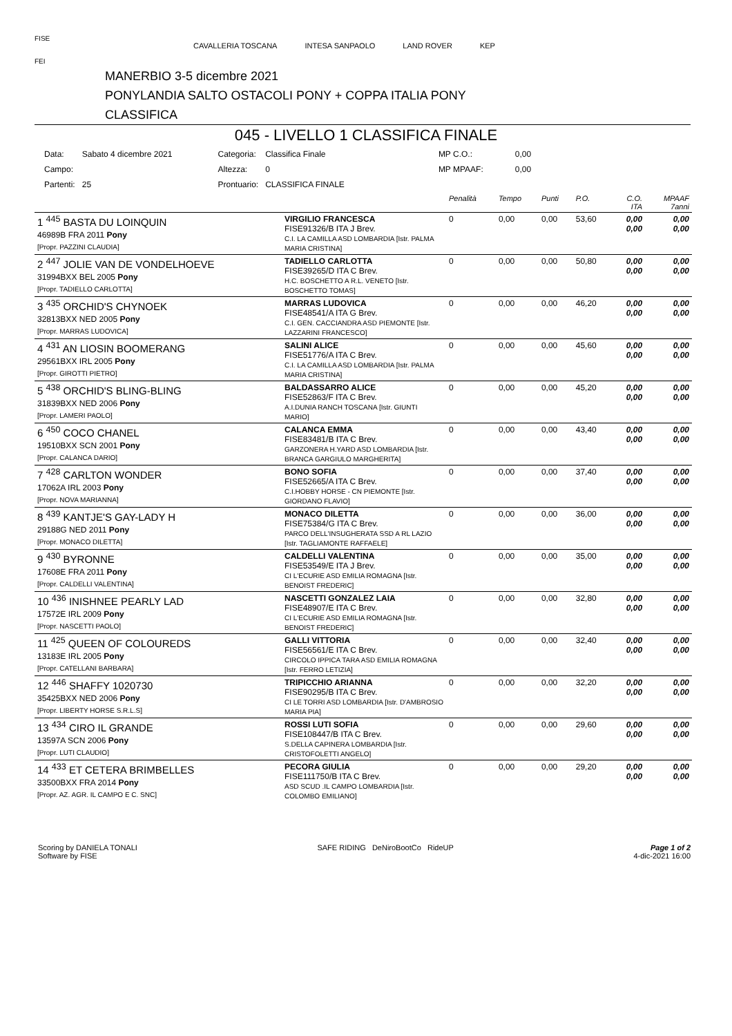FISE
FEI
CAVALLERIA TOSCANA INTESA SANPAOLO LAND ROVER KEP
MANERBIO 3-5 dicembre 2021
PONYLANDIA SALTO OSTACOLI PONY + COPPA ITALIA PONY
CLASSIFICA
045 - LIVELLO 1 CLASSIFICA FINALE
| Data: | Sabato 4 dicembre 2021 | Categoria: | Classifica Finale | MP C.O.: | 0,00 |
| Campo: | | Altezza: | 0 | MP MPAAF: | 0,00 |
| Partenti: | 25 | Prontuario: | CLASSIFICA FINALE | | |
| | | Penalità | Tempo | Punti | P.O. | C.O. ITA | MPAAF 7anni |
| 1 <sup>445</sup> BASTA DU LOINQUIN 46989B FRA 2011 Pony [Propr. PAZZINI CLAUDIA] | VIRGILIO FRANCESCA FISE91326/B ITA J Brev. C.I. LA CAMILLA ASD LOMBARDIA [Istr. PALMA MARIA CRISTINA] | 0 | 0,00 | 0,00 | 53,60 | 0,00 0,00 | 0,00 0,00 |
| 2 <sup>447</sup> JOLIE VAN DE VONDELHOEVE 31994BXX BEL 2005 Pony [Propr. TADIELLO CARLOTTA] | TADIELLO CARLOTTA FISE39265/D ITA C Brev. H.C. BOSCHETTO A R.L. VENETO [Istr. BOSCHETTO TOMAS] | 0 | 0,00 | 0,00 | 50,80 | 0,00 0,00 | 0,00 0,00 |
| 3 <sup>435</sup> ORCHID'S CHYNOEK 32813BXX NED 2005 Pony [Propr. MARRAS LUDOVICA] | MARRAS LUDOVICA FISE48541/A ITA G Brev. C.I. GEN. CACCIANDRA ASD PIEMONTE [Istr. LAZZARINI FRANCESCO] | 0 | 0,00 | 0,00 | 46,20 | 0,00 0,00 | 0,00 0,00 |
| 4 <sup>431</sup> AN LIOSIN BOOMERANG 29561BXX IRL 2005 Pony [Propr. GIROTTI PIETRO] | SALINI ALICE FISE51776/A ITA C Brev. C.I. LA CAMILLA ASD LOMBARDIA [Istr. PALMA MARIA CRISTINA] | 0 | 0,00 | 0,00 | 45,60 | 0,00 0,00 | 0,00 0,00 |
| 5 <sup>438</sup> ORCHID'S BLING-BLING 31839BXX NED 2006 Pony [Propr. LAMERI PAOLO] | BALDASSARRO ALICE FISE52863/F ITA C Brev. A.I.DUNIA RANCH TOSCANA [Istr. GIUNTI MARIO] | 0 | 0,00 | 0,00 | 45,20 | 0,00 0,00 | 0,00 0,00 |
| 6 <sup>450</sup> COCO CHANEL 19510BXX SCN 2001 Pony [Propr. CALANCA DARIO] | CALANCA EMMA FISE83481/B ITA C Brev. GARZONERA H.YARD ASD LOMBARDIA [Istr. BRANCA GARGIULO MARGHERITA] | 0 | 0,00 | 0,00 | 43,40 | 0,00 0,00 | 0,00 0,00 |
| 7 <sup>428</sup> CARLTON WONDER 17062A IRL 2003 Pony [Propr. NOVA MARIANNA] | BONO SOFIA FISE52665/A ITA C Brev. C.I.HOBBY HORSE - CN PIEMONTE [Istr. GIORDANO FLAVIO] | 0 | 0,00 | 0,00 | 37,40 | 0,00 0,00 | 0,00 0,00 |
| 8 <sup>439</sup> KANTJE'S GAY-LADY H 29188G NED 2011 Pony [Propr. MONACO DILETTA] | MONACO DILETTA FISE75384/G ITA C Brev. PARCO DELL'INSUGHERATA SSD A RL LAZIO [Istr. TAGLIAMONTE RAFFAELE] | 0 | 0,00 | 0,00 | 36,00 | 0,00 0,00 | 0,00 0,00 |
| 9 <sup>430</sup> BYRONNE 17608E FRA 2011 Pony [Propr. CALDELLI VALENTINA] | CALDELLI VALENTINA FISE53549/E ITA J Brev. CI L'ECURIE ASD EMILIA ROMAGNA [Istr. BENOIST FREDERIC] | 0 | 0,00 | 0,00 | 35,00 | 0,00 0,00 | 0,00 0,00 |
| 10 <sup>436</sup> INISHNEE PEARLY LAD 17572E IRL 2009 Pony [Propr. NASCETTI PAOLO] | NASCETTI GONZALEZ LAIA FISE48907/E ITA C Brev. CI L'ECURIE ASD EMILIA ROMAGNA [Istr. BENOIST FREDERIC] | 0 | 0,00 | 0,00 | 32,80 | 0,00 0,00 | 0,00 0,00 |
| 11 <sup>425</sup> QUEEN OF COLOUREDS 13183E IRL 2005 Pony [Propr. CATELLANI BARBARA] | GALLI VITTORIA FISE56561/E ITA C Brev. CIRCOLO IPPICA TARA ASD EMILIA ROMAGNA [Istr. FERRO LETIZIA] | 0 | 0,00 | 0,00 | 32,40 | 0,00 0,00 | 0,00 0,00 |
| 12 <sup>446</sup> SHAFFY 1020730 35425BXX NED 2006 Pony [Propr. LIBERTY HORSE S.R.L.S] | TRIPICCHIO ARIANNA FISE90295/B ITA C Brev. CI LE TORRI ASD LOMBARDIA [Istr. D'AMBROSIO MARIA PIA] | 0 | 0,00 | 0,00 | 32,20 | 0,00 0,00 | 0,00 0,00 |
| 13 <sup>434</sup> CIRO IL GRANDE 13597A SCN 2006 Pony [Propr. LUTI CLAUDIO] | ROSSI LUTI SOFIA FISE108447/B ITA C Brev. S.DELLA CAPINERA LOMBARDIA [Istr. CRISTOFOLETTI ANGELO] | 0 | 0,00 | 0,00 | 29,60 | 0,00 0,00 | 0,00 0,00 |
| 14 <sup>433</sup> ET CETERA BRIMBELLES 33500BXX FRA 2014 Pony [Propr. AZ. AGR. IL CAMPO E C. SNC] | PECORA GIULIA FISE111750/B ITA C Brev. ASD SCUD .IL CAMPO LOMBARDIA [Istr. COLOMBO EMILIANO] | 0 | 0,00 | 0,00 | 29,20 | 0,00 0,00 | 0,00 0,00 |
Scoring by DANIELA TONALI
Software by FISE
SAFE RIDING DeNiroBootCo RideUP
Page 1 of 2
4-dic-2021 16:00